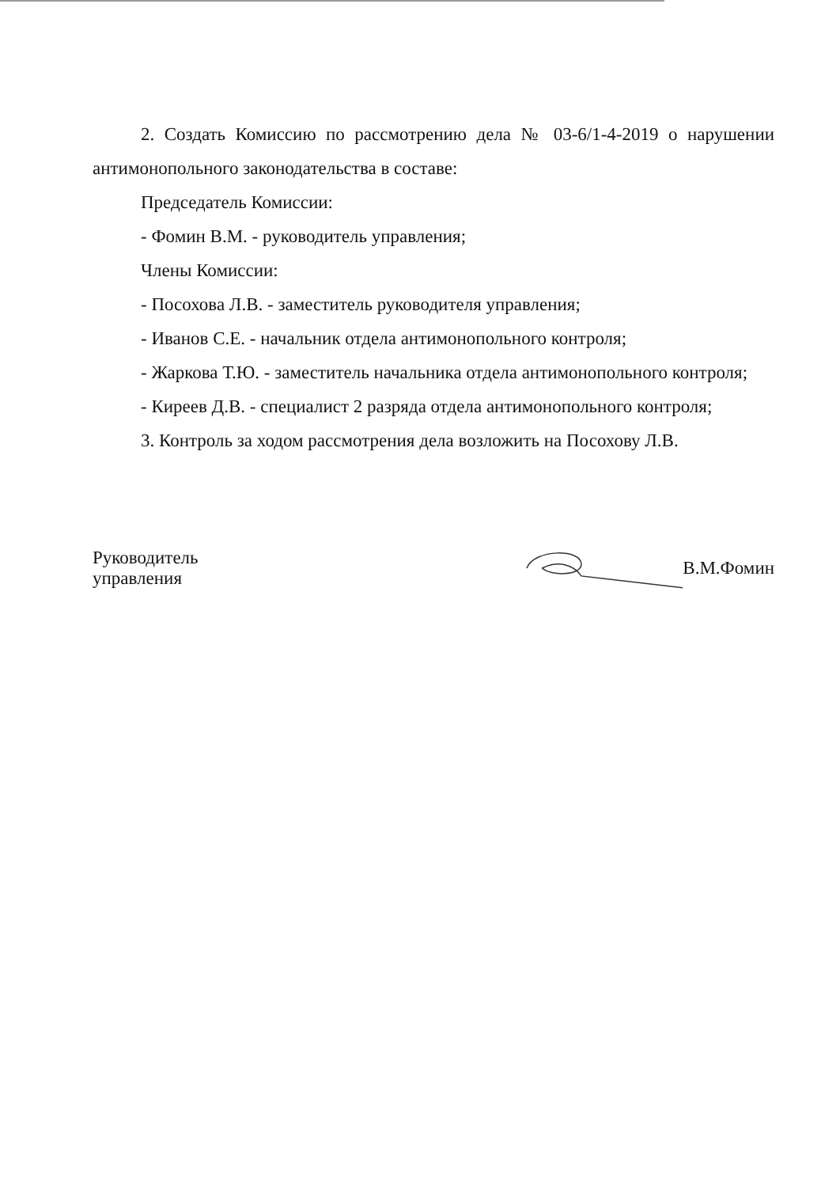2. Создать Комиссию по рассмотрению дела № 03-6/1-4-2019 о нарушении антимонопольного законодательства в составе:
Председатель Комиссии:
- Фомин В.М. - руководитель управления;
Члены Комиссии:
- Посохова Л.В. - заместитель руководителя управления;
- Иванов С.Е. - начальник отдела антимонопольного контроля;
- Жаркова Т.Ю. - заместитель начальника отдела антимонопольного контроля;
- Киреев Д.В. - специалист 2 разряда отдела антимонопольного контроля;
3. Контроль за ходом рассмотрения дела возложить на Посохову Л.В.
Руководитель управления В.М.Фомин